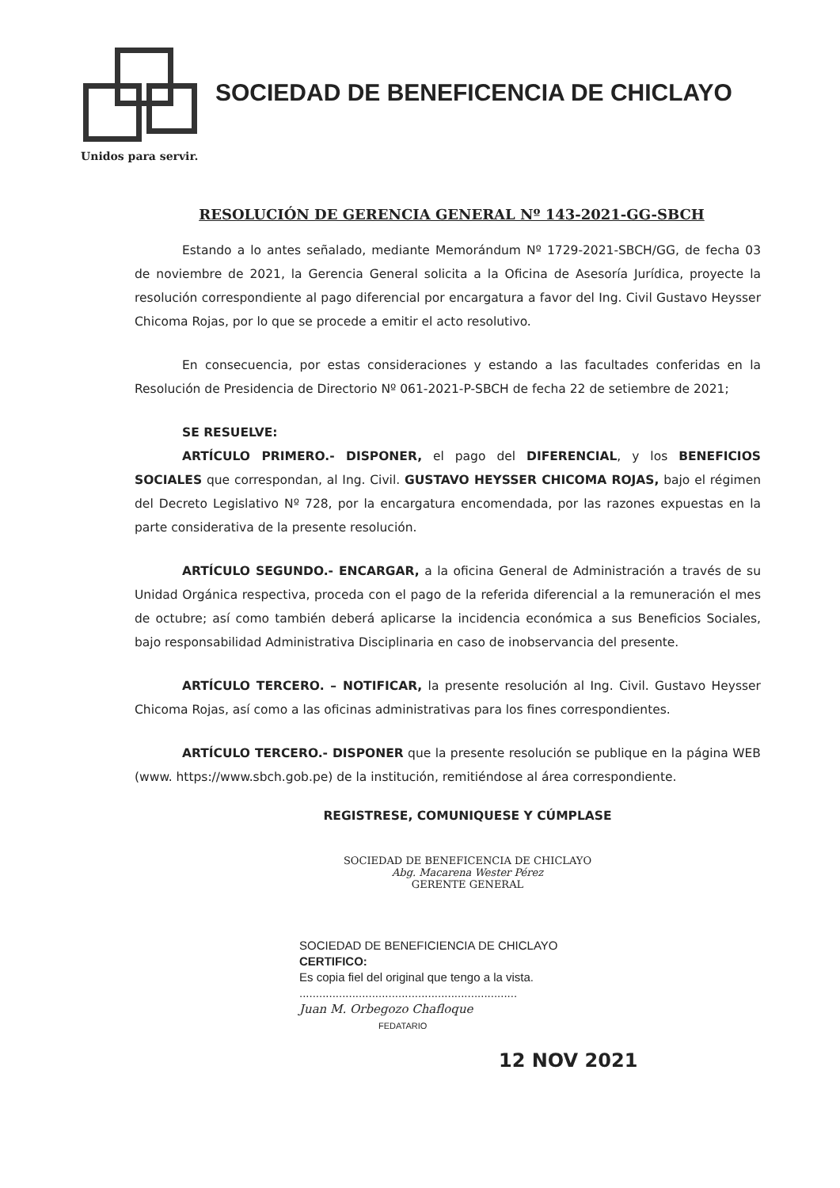SOCIEDAD DE BENEFICENCIA DE CHICLAYO
Unidos para servir.
RESOLUCIÓN DE GERENCIA GENERAL Nº 143-2021-GG-SBCH
Estando a lo antes señalado, mediante Memorándum Nº 1729-2021-SBCH/GG, de fecha 03 de noviembre de 2021, la Gerencia General solicita a la Oficina de Asesoría Jurídica, proyecte la resolución correspondiente al pago diferencial por encargatura a favor del Ing. Civil Gustavo Heysser Chicoma Rojas, por lo que se procede a emitir el acto resolutivo.
En consecuencia, por estas consideraciones y estando a las facultades conferidas en la Resolución de Presidencia de Directorio Nº 061-2021-P-SBCH de fecha 22 de setiembre de 2021;
SE RESUELVE:
ARTÍCULO PRIMERO.- DISPONER, el pago del DIFERENCIAL, y los BENEFICIOS SOCIALES que correspondan, al Ing. Civil. GUSTAVO HEYSSER CHICOMA ROJAS, bajo el régimen del Decreto Legislativo Nº 728, por la encargatura encomendada, por las razones expuestas en la parte considerativa de la presente resolución.
ARTÍCULO SEGUNDO.- ENCARGAR, a la oficina General de Administración a través de su Unidad Orgánica respectiva, proceda con el pago de la referida diferencial a la remuneración el mes de octubre; así como también deberá aplicarse la incidencia económica a sus Beneficios Sociales, bajo responsabilidad Administrativa Disciplinaria en caso de inobservancia del presente.
ARTÍCULO TERCERO. – NOTIFICAR, la presente resolución al Ing. Civil. Gustavo Heysser Chicoma Rojas, así como a las oficinas administrativas para los fines correspondientes.
ARTÍCULO TERCERO.- DISPONER que la presente resolución se publique en la página WEB (www. https://www.sbch.gob.pe) de la institución, remitiéndose al área correspondiente.
REGISTRESE, COMUNIQUESE Y CÚMPLASE
SOCIEDAD DE BENEFICENCIA DE CHICLAYO
Abg. Macarena Wester Pérez
GERENTE GENERAL
SOCIEDAD DE BENEFICIENCIA DE CHICLAYO
CERTIFICO:
Es copia fiel del original que tengo a la vista.
..................................................................
Juan M. Orbegozo Chafloque
FEDATARIO
12 NOV 2021